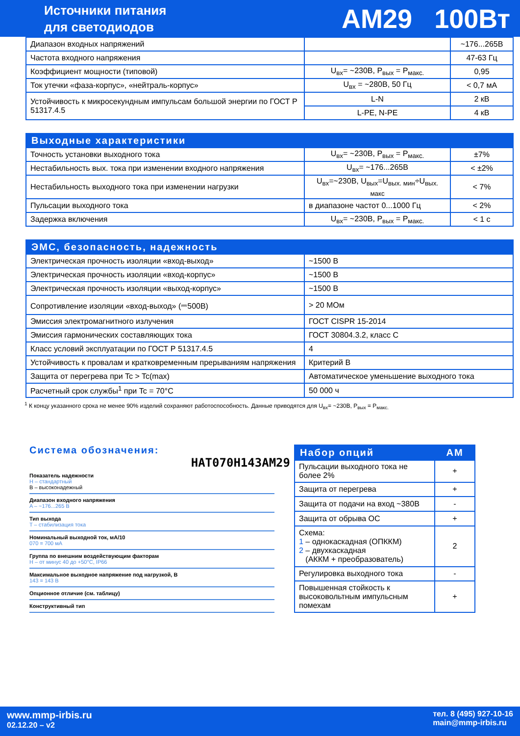Источники питания
для светодиодов
AM29 100Вт
| Диапазон входных напряжений | | ~176...265В |
| Частота входного напряжения | | 47-63 Гц |
| Коэффициент мощности (типовой) | U<sub>вх</sub>= ~230В, P<sub>вых</sub> = P<sub>макс.</sub> | 0,95 |
| Ток утечки «фаза-корпус», «нейтраль-корпус» | U<sub>вх</sub> = ~280В, 50 Гц | < 0,7 мА |
| Устойчивость к микросекундным импульсам большой энергии по ГОСТ Р 51317.4.5 | L-N | 2 кВ |
| | L-PE, N-PE | 4 кВ |
| Выходные характеристики | | |
| --- | --- | --- |
| Точность установки выходного тока | U<sub>вх</sub>= ~230В, P<sub>вых</sub> = P<sub>макс.</sub> | ±7% |
| Нестабильность вых. тока при изменении входного напряжения | U<sub>вх</sub>= ~176...265В | < ±2% |
| Нестабильность выходного тока при изменении нагрузки | U<sub>вх</sub>=~230В, U<sub>вых</sub>=U<sub>вых. мин</sub>÷U<sub>вых. макс</sub> | < 7% |
| Пульсации выходного тока | в диапазоне частот 0...1000 Гц | < 2% |
| Задержка включения | U<sub>вх</sub>= ~230В, P<sub>вых</sub> = P<sub>макс.</sub> | < 1 с |
| ЭМС, безопасность, надежность | |
| --- | --- |
| Электрическая прочность изоляции «вход-выход» | ~1500 В |
| Электрическая прочность изоляции «вход-корпус» | ~1500 В |
| Электрическая прочность изоляции «выход-корпус» | ~1500 В |
| Сопротивление изоляции «вход-выход» (⎓500В) | > 20 МОм |
| Эмиссия электромагнитного излучения | ГОСТ CISPR 15-2014 |
| Эмиссия гармонических составляющих тока | ГОСТ 30804.3.2, класс С |
| Класс условий эксплуатации по ГОСТ Р 51317.4.5 | 4 |
| Устойчивость к провалам и кратковременным прерываниям напряжения | Критерий В |
| Защита от перегрева при Tc > Tc(max) | Автоматическое уменьшение выходного тока |
| Расчетный срок службы<sup>1</sup> при Tc = 70°C | 50 000 ч |
<sup>1</sup> К концу указанного срока не менее 90% изделий сохраняют работоспособность. Данные приводятся для U<sub>вх</sub>= ~230В, P<sub>вых</sub> = P<sub>макс.</sub>
Система обозначения:
HAT070H143AM29
Показатель надежности
H – стандартный
B – высоконадежный
Диапазон входного напряжения
A – ~176...265 В
Тип выхода
T – стабилизация тока
Номинальный выходной ток, мА/10
070 = 700 мА
Группа по внешним воздействующим факторам
H – от минус 40 до +50°C, IP66
Максимальное выходное напряжение под нагрузкой, В
143 = 143 В
Опционное отличие (см. таблицу)
Конструктивный тип
| Набор опций | AM |
| --- | --- |
| Пульсации выходного тока не более 2% | + |
| Защита от перегрева | + |
| Защита от подачи на вход ~380В | - |
| Защита от обрыва ОС | + |
| Схема: 1 – однокаскадная (ОПККМ) 2 – двухкаскадная (АККМ + преобразователь) | 2 |
| Регулировка выходного тока | - |
| Повышенная стойкость к высоковольтным импульсным помехам | + |
www.mmp-irbis.ru
02.12.20 – v2
тел. 8 (495) 927-10-16
main@mmp-irbis.ru